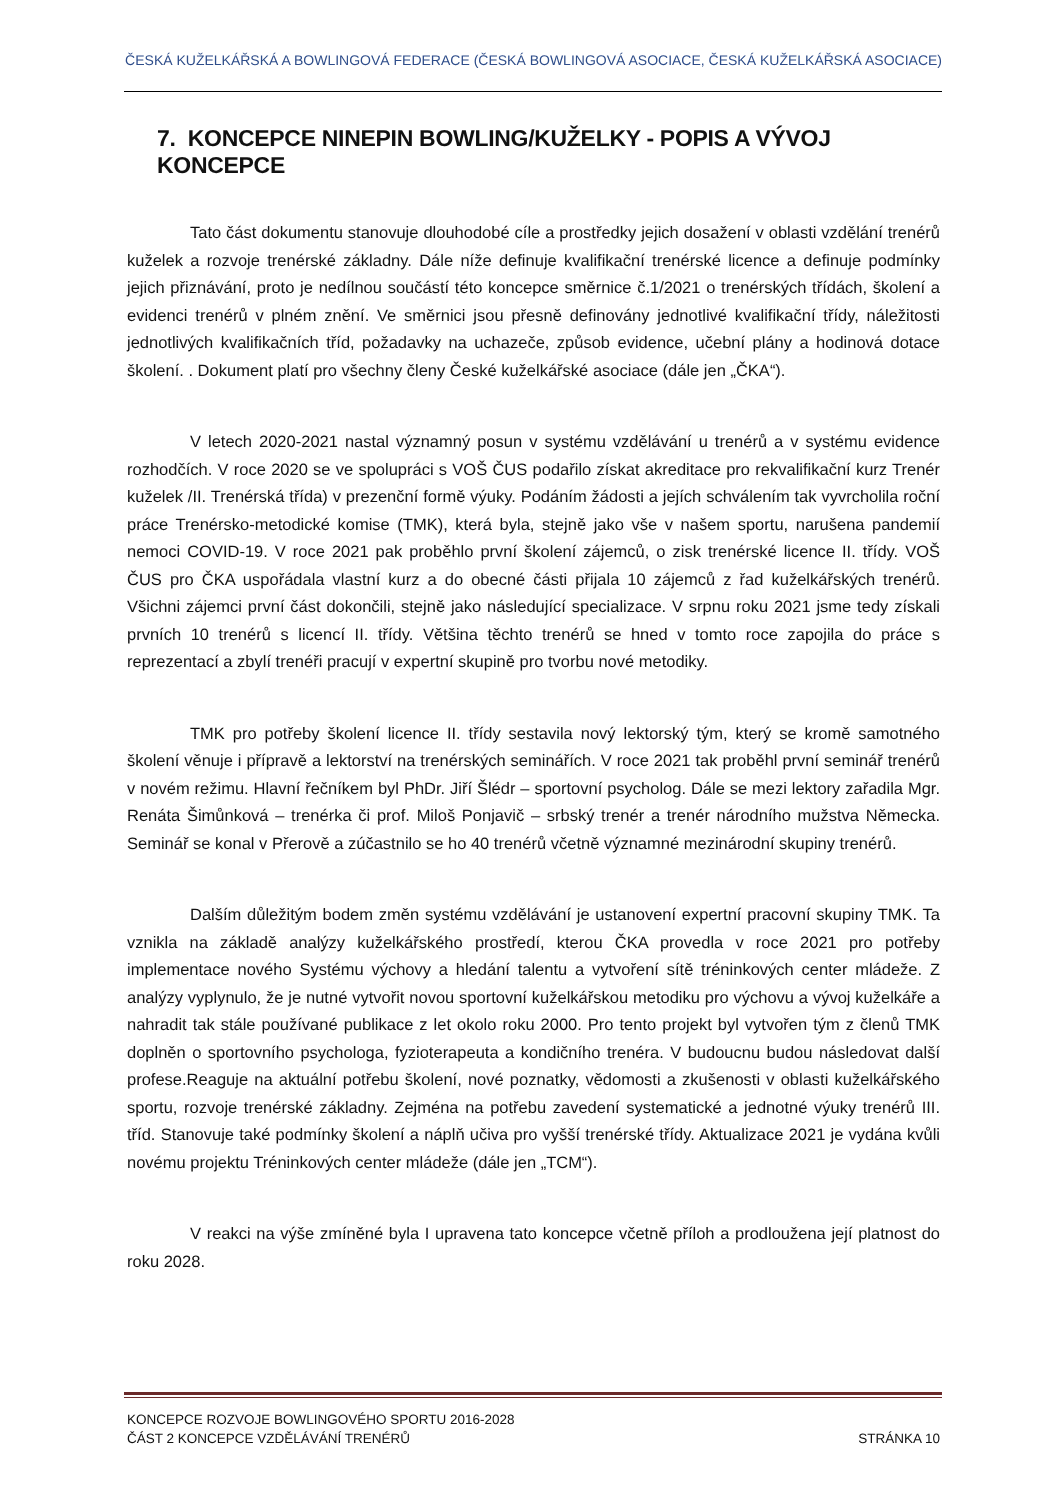ČESKÁ KUŽELKÁŘSKÁ A BOWLINGOVÁ FEDERACE (ČESKÁ BOWLINGOVÁ ASOCIACE, ČESKÁ KUŽELKÁŘSKÁ ASOCIACE)
7. KONCEPCE NINEPIN BOWLING/KUŽELKY - POPIS A VÝVOJ KONCEPCE
Tato část dokumentu stanovuje dlouhodobé cíle a prostředky jejich dosažení v oblasti vzdělání trenérů kuželek a rozvoje trenérské základny. Dále níže definuje kvalifikační trenérské licence a definuje podmínky jejich přiznávání, proto je nedílnou součástí této koncepce směrnice č.1/2021 o trenérských třídách, školení a evidenci trenérů v plném znění. Ve směrnici jsou přesně definovány jednotlivé kvalifikační třídy, náležitosti jednotlivých kvalifikačních tříd, požadavky na uchazeče, způsob evidence, učební plány a hodinová dotace školení. . Dokument platí pro všechny členy České kuželkářské asociace (dále jen „ČKA“).
V letech 2020-2021 nastal významný posun v systému vzdělávání u trenérů a v systému evidence rozhodčích. V roce 2020 se ve spolupráci s VOŠ ČUS podařilo získat akreditace pro rekvalifikační kurz Trenér kuželek /II. Trenérská třída) v prezenční formě výuky. Podáním žádosti a jejích schválením tak vyvrcholila roční práce Trenérsko-metodické komise (TMK), která byla, stejně jako vše v našem sportu, narušena pandemií nemoci COVID-19. V roce 2021 pak proběhlo první školení zájemců, o zisk trenérské licence II. třídy. VOŠ ČUS pro ČKA uspořádala vlastní kurz a do obecné části přijala 10 zájemců z řad kuželkářských trenérů. Všichni zájemci první část dokončili, stejně jako následující specializace. V srpnu roku 2021 jsme tedy získali prvních 10 trenérů s licencí II. třídy. Většina těchto trenérů se hned v tomto roce zapojila do práce s reprezentací a zbylí trenéři pracují v expertní skupině pro tvorbu nové metodiky.
TMK pro potřeby školení licence II. třídy sestavila nový lektorský tým, který se kromě samotného školení věnuje i přípravě a lektorství na trenérských seminářích. V roce 2021 tak proběhl první seminář trenérů v novém režimu. Hlavní řečníkem byl PhDr. Jiří Šlédr – sportovní psycholog. Dále se mezi lektory zařadila Mgr. Renáta Šimůnková – trenérka či prof. Miloš Ponjavič – srbský trenér a trenér národního mužstva Německa. Seminář se konal v Přerově a zúčastnilo se ho 40 trenérů včetně významné mezinárodní skupiny trenérů.
Dalším důležitým bodem změn systému vzdělávání je ustanovení expertní pracovní skupiny TMK. Ta vznikla na základě analýzy kuželkářského prostředí, kterou ČKA provedla v roce 2021 pro potřeby implementace nového Systému výchovy a hledání talentu a vytvoření sítě tréninkových center mládeže. Z analýzy vyplynulo, že je nutné vytvořit novou sportovní kuželkářskou metodiku pro výchovu a vývoj kuželkáře a nahradit tak stále používané publikace z let okolo roku 2000. Pro tento projekt byl vytvořen tým z členů TMK doplněn o sportovního psychologa, fyzioterapeuta a kondičního trenéra. V budoucnu budou následovat další profese.Reaguje na aktuální potřebu školení, nové poznatky, vědomosti a zkušenosti v oblasti kuželkářského sportu, rozvoje trenérské základny. Zejména na potřebu zavedení systematické a jednotné výuky trenérů III. tříd. Stanovuje také podmínky školení a náplň učiva pro vyšší trenérské třídy. Aktualizace 2021 je vydána kvůli novému projektu Tréninkových center mládeže (dále jen „TCM“).
V reakci na výše zmíněné byla I upravena tato koncepce včetně příloh a prodloužena její platnost do roku 2028.
KONCEPCE ROZVOJE BOWLINGOVÉHO SPORTU 2016-2028
ČÁST 2 KONCEPCE VZDĚLÁVÁNÍ TRENÉRŮ STRÁNKA 10